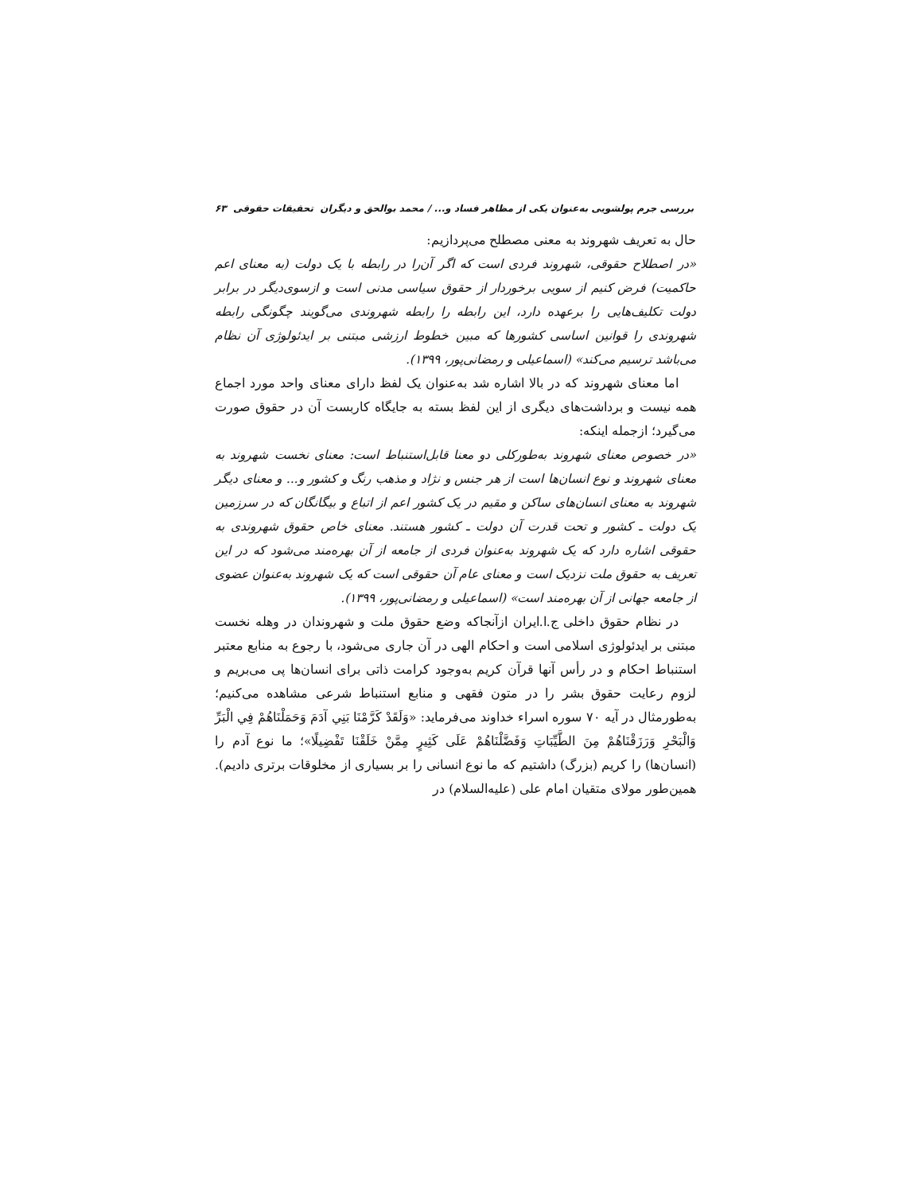بررسی جرم پولشویی به‌عنوان یکی از مظاهر فساد و... / محمد بوالحق و دیگران تحقیقات حقوقی ۶۳
حال به تعریف شهروند به معنی مصطلح می‌پردازیم:
«در اصطلاح حقوقی، شهروند فردی است که اگر آن‌را در رابطه با یک دولت (به معنای اعم حاکمیت) فرض کنیم از سویی برخوردار از حقوق سیاسی مدنی است و ازسوی‌دیگر در برابر دولت تکلیف‌هایی را برعهده دارد، این رابطه را رابطه شهروندی می‌گویند چگونگی رابطه شهروندی را قوانین اساسی کشورها که مبین خطوط ارزشی مبتنی بر ایدئولوژی آن نظام می‌باشد ترسیم می‌کند» (اسماعیلی و رمضانی‌پور، ۱۳۹۹).
اما معنای شهروند که در بالا اشاره شد به‌عنوان یک لفظ دارای معنای واحد مورد اجماع همه نیست و برداشت‌های دیگری از این لفظ بسته به جایگاه کاربست آن در حقوق صورت می‌گیرد؛ ازجمله اینکه:
«در خصوص معنای شهروند به‌طورکلی دو معنا قابل‌استنباط است: معنای نخست شهروند به معنای شهروند و نوع انسان‌ها است از هر جنس و نژاد و مذهب رنگ و کشور و... و معنای دیگر شهروند به معنای انسان‌های ساکن و مقیم در یک کشور اعم از اتباع و بیگانگان که در سرزمین یک دولت ـ کشور و تحت قدرت آن دولت ـ کشور هستند. معنای خاص حقوق شهروندی به حقوقی اشاره دارد که یک شهروند به‌عنوان فردی از جامعه از آن بهره‌مند می‌شود که در این تعریف به حقوق ملت نزدیک است و معنای عام آن حقوقی است که یک شهروند به‌عنوان عضوی از جامعه جهانی از آن بهره‌مند است» (اسماعیلی و رمضانی‌پور، ۱۳۹۹).
در نظام حقوق داخلی ج.ا.ایران ازآنجاکه وضع حقوق ملت و شهروندان در وهله نخست مبتنی بر ایدئولوژی اسلامی است و احکام الهی در آن جاری می‌شود، با رجوع به منابع معتبر استنباط احکام و در رأس آنها قرآن کریم به‌وجود کرامت ذاتی برای انسان‌ها پی می‌بریم و لزوم رعایت حقوق بشر را در متون فقهی و منابع استنباط شرعی مشاهده می‌کنیم؛ به‌طورمثال در آیه ۷۰ سوره اسراء خداوند می‌فرماید: «وَلَقَدْ كَرَّمْنَا بَنِي آدَمَ وَحَمَلْنَاهُمْ فِي الْبَرِّ وَالْبَحْرِ وَرَزَقْنَاهُمْ مِنَ الطَّيِّبَاتِ وَفَضَّلْنَاهُمْ عَلَى كَثِيرٍ مِمَّنْ خَلَقْنَا تَفْضِيلًا»؛ ما نوع آدم را (انسان‌ها) را کریم (بزرگ) داشتیم که ما نوع انسانی را بر بسیاری از مخلوقات برتری دادیم). همین‌طور مولای متقیان امام علی (علیه‌السلام) در